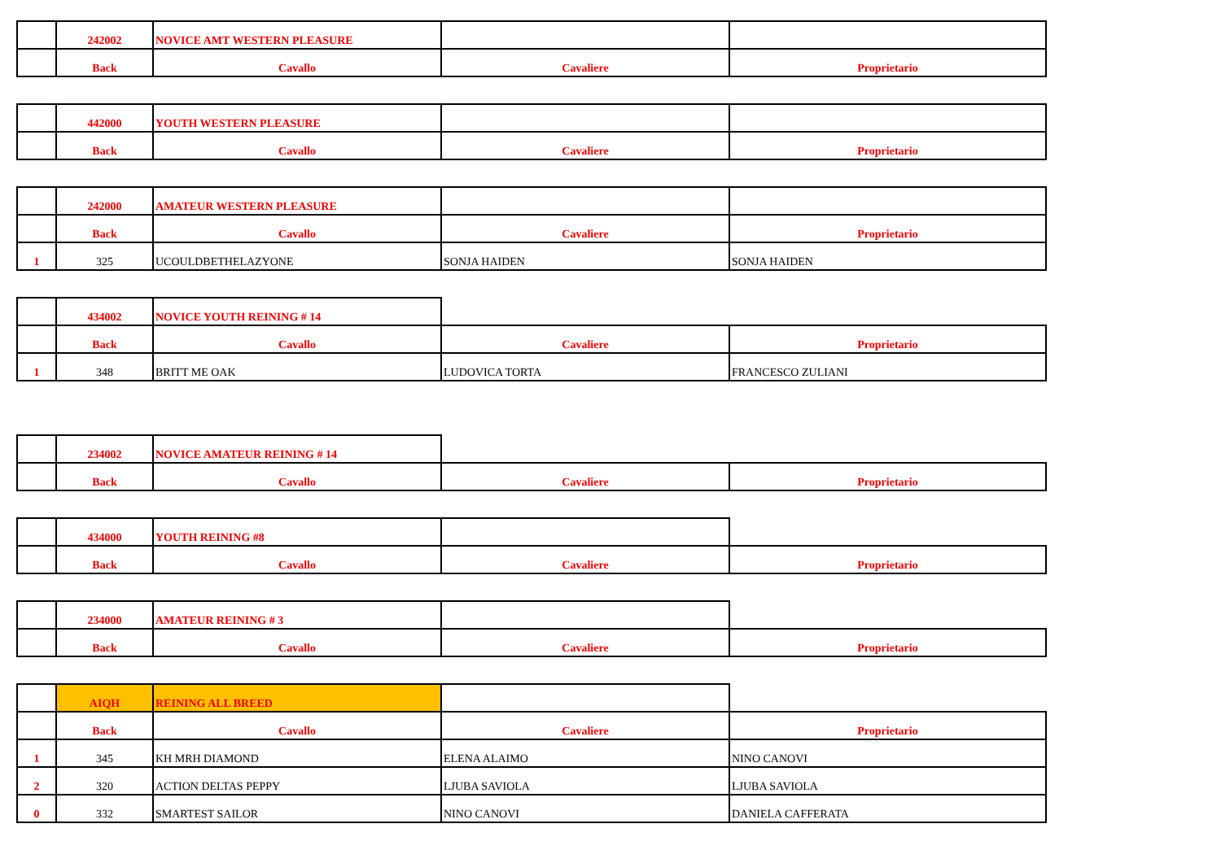| | 242002 | NOVICE AMT WESTERN PLEASURE | | |
| | Back | Cavallo | Cavaliere | Proprietario |
| | 442000 | YOUTH WESTERN PLEASURE | | |
| | Back | Cavallo | Cavaliere | Proprietario |
| | 242000 | AMATEUR WESTERN PLEASURE | | |
| | Back | Cavallo | Cavaliere | Proprietario |
| 1 | 325 | UCOULDBETHELAZYONE | SONJA HAIDEN | SONJA HAIDEN |
| | 434002 | NOVICE YOUTH REINING # 14 | | |
| | Back | Cavallo | Cavaliere | Proprietario |
| 1 | 348 | BRITT ME OAK | LUDOVICA TORTA | FRANCESCO ZULIANI |
| | 234002 | NOVICE AMATEUR REINING # 14 | | |
| | Back | Cavallo | Cavaliere | Proprietario |
| | 434000 | YOUTH REINING #8 | | |
| | Back | Cavallo | Cavaliere | Proprietario |
| | 234000 | AMATEUR REINING # 3 | | |
| | Back | Cavallo | Cavaliere | Proprietario |
| | AIQH | REINING ALL BREED | | |
| | Back | Cavallo | Cavaliere | Proprietario |
| 1 | 345 | KH MRH DIAMOND | ELENA ALAIMO | NINO CANOVI |
| 2 | 320 | ACTION DELTAS PEPPY | LJUBA SAVIOLA | LJUBA SAVIOLA |
| 0 | 332 | SMARTEST SAILOR | NINO CANOVI | DANIELA CAFFERATA |